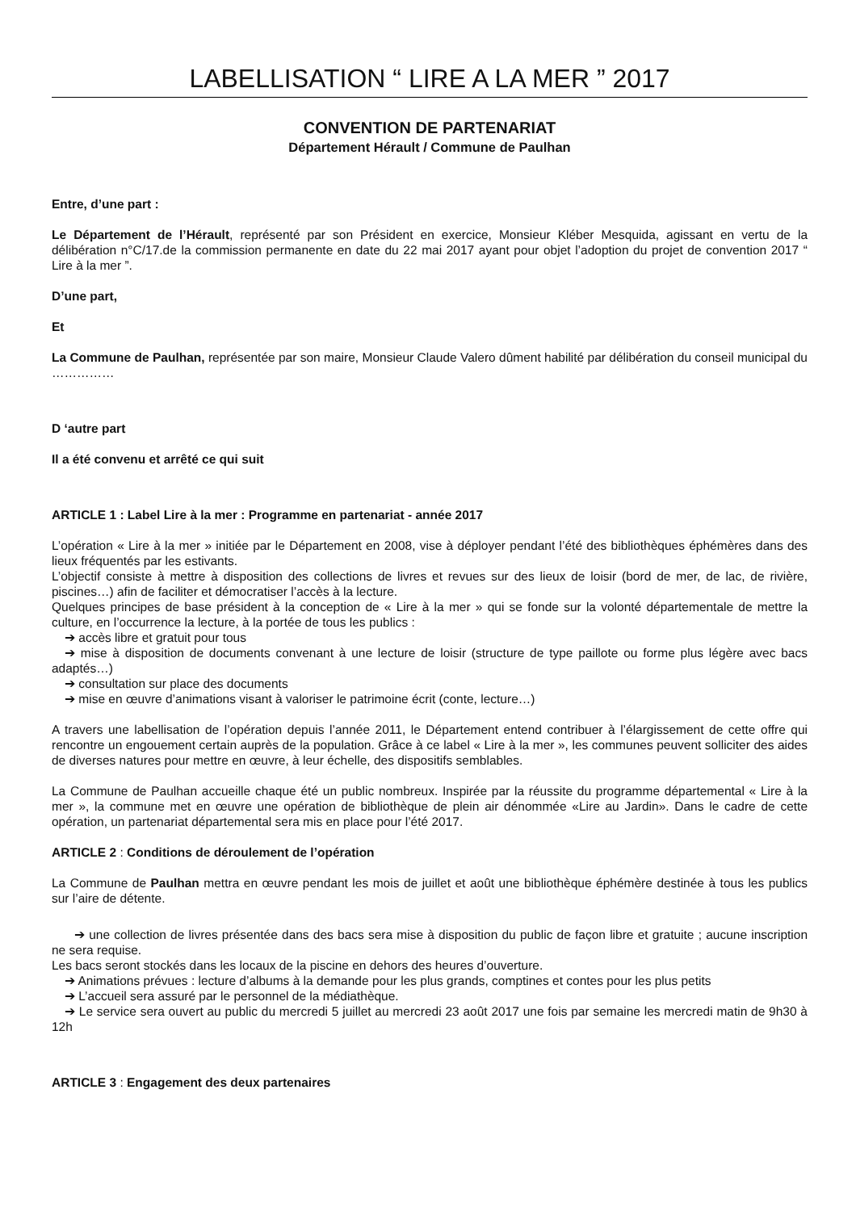LABELLISATION “ LIRE A LA MER ” 2017
CONVENTION DE PARTENARIAT
Département Hérault / Commune de Paulhan
Entre, d’une part :
Le Département de l’Hérault, représenté par son Président en exercice, Monsieur Kléber Mesquida, agissant en vertu de la délibération n°C/17.de la commission permanente en date du 22 mai 2017 ayant pour objet l’adoption du projet de convention 2017 “ Lire à la mer ”.
D’une part,
Et
La Commune de Paulhan, représentée par son maire, Monsieur Claude Valero dûment habilité par délibération du conseil municipal du ……………
D ‘autre part
Il a été convenu et arrêté ce qui suit
ARTICLE 1 : Label Lire à la mer : Programme en partenariat - année 2017
L’opération « Lire à la mer » initiée par le Département en 2008, vise à déployer pendant l’été des bibliothèques éphémères dans des lieux fréquentés par les estivants.
L’objectif consiste à mettre à disposition des collections de livres et revues sur des lieux de loisir (bord de mer, de lac, de rivière, piscines…) afin de faciliter et démocratiser l’accès à la lecture.
Quelques principes de base président à la conception de « Lire à la mer » qui se fonde sur la volonté départementale de mettre la culture, en l’occurrence la lecture, à la portée de tous les publics :
➔ accès libre et gratuit pour tous
➔ mise à disposition de documents convenant à une lecture de loisir (structure de type paillote ou forme plus légère avec bacs adaptés…)
➔ consultation sur place des documents
➔ mise en œuvre d’animations visant à valoriser le patrimoine écrit (conte, lecture…)
A travers une labellisation de l’opération depuis l’année 2011, le Département entend contribuer à l’élargissement de cette offre qui rencontre un engouement certain auprès de la population. Grâce à ce label « Lire à la mer », les communes peuvent solliciter des aides de diverses natures pour mettre en œuvre, à leur échelle, des dispositifs semblables.
La Commune de Paulhan accueille chaque été un public nombreux. Inspirée par la réussite du programme départemental « Lire à la mer », la commune met en œuvre une opération de bibliothèque de plein air dénommée «Lire au Jardin». Dans le cadre de cette opération, un partenariat départemental sera mis en place pour l’été 2017.
ARTICLE 2 : Conditions de déroulement de l’opération
La Commune de Paulhan mettra en œuvre pendant les mois de juillet et août une bibliothèque éphémère destinée à tous les publics sur l’aire de détente.
➔ une collection de livres présentée dans des bacs sera mise à disposition du public de façon libre et gratuite ; aucune inscription ne sera requise.
Les bacs seront stockés dans les locaux de la piscine en dehors des heures d’ouverture.
➔ Animations prévues : lecture d’albums à la demande pour les plus grands, comptines et contes pour les plus petits
➔ L’accueil sera assuré par le personnel de la médiathèque.
➔ Le service sera ouvert au public du mercredi 5 juillet au mercredi 23 août 2017 une fois par semaine les mercredi matin de 9h30 à 12h
ARTICLE 3 : Engagement des deux partenaires